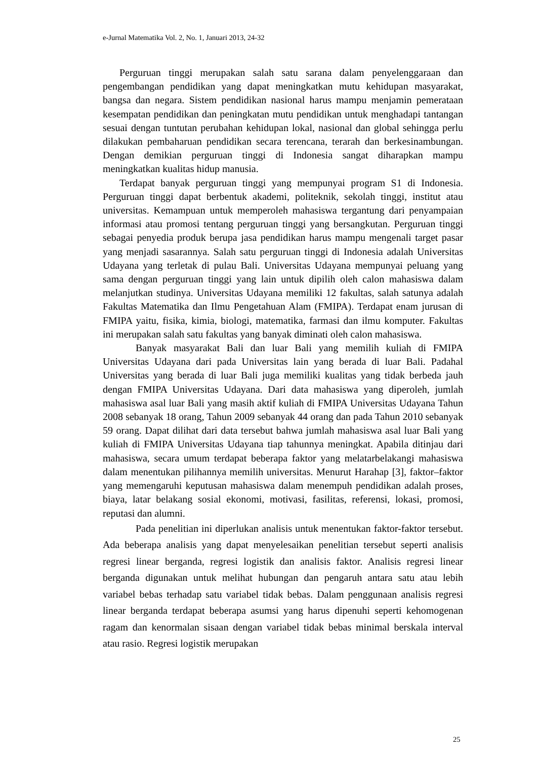e-Jurnal Matematika Vol. 2, No. 1, Januari 2013, 24-32
Perguruan tinggi merupakan salah satu sarana dalam penyelenggaraan dan pengembangan pendidikan yang dapat meningkatkan mutu kehidupan masyarakat, bangsa dan negara. Sistem pendidikan nasional harus mampu menjamin pemerataan kesempatan pendidikan dan peningkatan mutu pendidikan untuk menghadapi tantangan sesuai dengan tuntutan perubahan kehidupan lokal, nasional dan global sehingga perlu dilakukan pembaharuan pendidikan secara terencana, terarah dan berkesinambungan. Dengan demikian perguruan tinggi di Indonesia sangat diharapkan mampu meningkatkan kualitas hidup manusia.
Terdapat banyak perguruan tinggi yang mempunyai program S1 di Indonesia. Perguruan tinggi dapat berbentuk akademi, politeknik, sekolah tinggi, institut atau universitas. Kemampuan untuk memperoleh mahasiswa tergantung dari penyampaian informasi atau promosi tentang perguruan tinggi yang bersangkutan. Perguruan tinggi sebagai penyedia produk berupa jasa pendidikan harus mampu mengenali target pasar yang menjadi sasarannya. Salah satu perguruan tinggi di Indonesia adalah Universitas Udayana yang terletak di pulau Bali. Universitas Udayana mempunyai peluang yang sama dengan perguruan tinggi yang lain untuk dipilih oleh calon mahasiswa dalam melanjutkan studinya. Universitas Udayana memiliki 12 fakultas, salah satunya adalah Fakultas Matematika dan Ilmu Pengetahuan Alam (FMIPA). Terdapat enam jurusan di FMIPA yaitu, fisika, kimia, biologi, matematika, farmasi dan ilmu komputer. Fakultas ini merupakan salah satu fakultas yang banyak diminati oleh calon mahasiswa.
Banyak masyarakat Bali dan luar Bali yang memilih kuliah di FMIPA Universitas Udayana dari pada Universitas lain yang berada di luar Bali. Padahal Universitas yang berada di luar Bali juga memiliki kualitas yang tidak berbeda jauh dengan FMIPA Universitas Udayana. Dari data mahasiswa yang diperoleh, jumlah mahasiswa asal luar Bali yang masih aktif kuliah di FMIPA Universitas Udayana Tahun 2008 sebanyak 18 orang, Tahun 2009 sebanyak 44 orang dan pada Tahun 2010 sebanyak 59 orang. Dapat dilihat dari data tersebut bahwa jumlah mahasiswa asal luar Bali yang kuliah di FMIPA Universitas Udayana tiap tahunnya meningkat. Apabila ditinjau dari mahasiswa, secara umum terdapat beberapa faktor yang melatarbelakangi mahasiswa dalam menentukan pilihannya memilih universitas. Menurut Harahap [3], faktor–faktor yang memengaruhi keputusan mahasiswa dalam menempuh pendidikan adalah proses, biaya, latar belakang sosial ekonomi, motivasi, fasilitas, referensi, lokasi, promosi, reputasi dan alumni.
Pada penelitian ini diperlukan analisis untuk menentukan faktor-faktor tersebut. Ada beberapa analisis yang dapat menyelesaikan penelitian tersebut seperti analisis regresi linear berganda, regresi logistik dan analisis faktor. Analisis regresi linear berganda digunakan untuk melihat hubungan dan pengaruh antara satu atau lebih variabel bebas terhadap satu variabel tidak bebas. Dalam penggunaan analisis regresi linear berganda terdapat beberapa asumsi yang harus dipenuhi seperti kehomogenan ragam dan kenormalan sisaan dengan variabel tidak bebas minimal berskala interval atau rasio. Regresi logistik merupakan
25